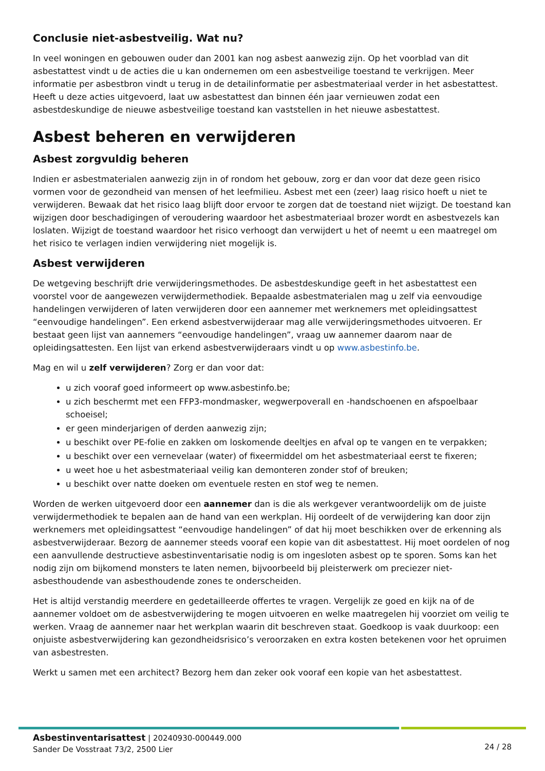Conclusie niet-asbestveilig. Wat nu?
In veel woningen en gebouwen ouder dan 2001 kan nog asbest aanwezig zijn. Op het voorblad van dit asbestattest vindt u de acties die u kan ondernemen om een asbestveilige toestand te verkrijgen. Meer informatie per asbestbron vindt u terug in de detailinformatie per asbestmateriaal verder in het asbestattest. Heeft u deze acties uitgevoerd, laat uw asbestattest dan binnen één jaar vernieuwen zodat een asbestdeskundige de nieuwe asbestveilige toestand kan vaststellen in het nieuwe asbestattest.
Asbest beheren en verwijderen
Asbest zorgvuldig beheren
Indien er asbestmaterialen aanwezig zijn in of rondom het gebouw, zorg er dan voor dat deze geen risico vormen voor de gezondheid van mensen of het leefmilieu. Asbest met een (zeer) laag risico hoeft u niet te verwijderen. Bewaak dat het risico laag blijft door ervoor te zorgen dat de toestand niet wijzigt. De toestand kan wijzigen door beschadigingen of veroudering waardoor het asbestmateriaal brozer wordt en asbestvezels kan loslaten. Wijzigt de toestand waardoor het risico verhoogt dan verwijdert u het of neemt u een maatregel om het risico te verlagen indien verwijdering niet mogelijk is.
Asbest verwijderen
De wetgeving beschrijft drie verwijderingsmethodes. De asbestdeskundige geeft in het asbestattest een voorstel voor de aangewezen verwijdermethodiek. Bepaalde asbestmaterialen mag u zelf via eenvoudige handelingen verwijderen of laten verwijderen door een aannemer met werknemers met opleidingsattest “eenvoudige handelingen”. Een erkend asbestverwijderaar mag alle verwijderingsmethodes uitvoeren. Er bestaat geen lijst van aannemers “eenvoudige handelingen”, vraag uw aannemer daarom naar de opleidingsattesten. Een lijst van erkend asbestverwijderaars vindt u op www.asbestinfo.be.
Mag en wil u zelf verwijderen? Zorg er dan voor dat:
u zich vooraf goed informeert op www.asbestinfo.be;
u zich beschermt met een FFP3-mondmasker, wegwerpoverall en -handschoenen en afspoelbaar schoeisel;
er geen minderjarigen of derden aanwezig zijn;
u beschikt over PE-folie en zakken om loskomende deeltjes en afval op te vangen en te verpakken;
u beschikt over een vernevelaar (water) of fixeermiddel om het asbestmateriaal eerst te fixeren;
u weet hoe u het asbestmateriaal veilig kan demonteren zonder stof of breuken;
u beschikt over natte doeken om eventuele resten en stof weg te nemen.
Worden de werken uitgevoerd door een aannemer dan is die als werkgever verantwoordelijk om de juiste verwijdermethodiek te bepalen aan de hand van een werkplan. Hij oordeelt of de verwijdering kan door zijn werknemers met opleidingsattest “eenvoudige handelingen” of dat hij moet beschikken over de erkenning als asbestverwijderaar. Bezorg de aannemer steeds vooraf een kopie van dit asbestattest. Hij moet oordelen of nog een aanvullende destructieve asbestinventarisatie nodig is om ingesloten asbest op te sporen. Soms kan het nodig zijn om bijkomend monsters te laten nemen, bijvoorbeeld bij pleisterwerk om preciezer niet-asbesthoudende van asbesthoudende zones te onderscheiden.
Het is altijd verstandig meerdere en gedetailleerde offertes te vragen. Vergelijk ze goed en kijk na of de aannemer voldoet om de asbestverwijdering te mogen uitvoeren en welke maatregelen hij voorziet om veilig te werken. Vraag de aannemer naar het werkplan waarin dit beschreven staat. Goedkoop is vaak duurkoop: een onjuiste asbestverwijdering kan gezondheidsrisico’s veroorzaken en extra kosten betekenen voor het opruimen van asbestresten.
Werkt u samen met een architect? Bezorg hem dan zeker ook vooraf een kopie van het asbestattest.
Asbestinventarisattest | 20240930-000449.000
Sander De Vosstraat 73/2, 2500 Lier
24 / 28